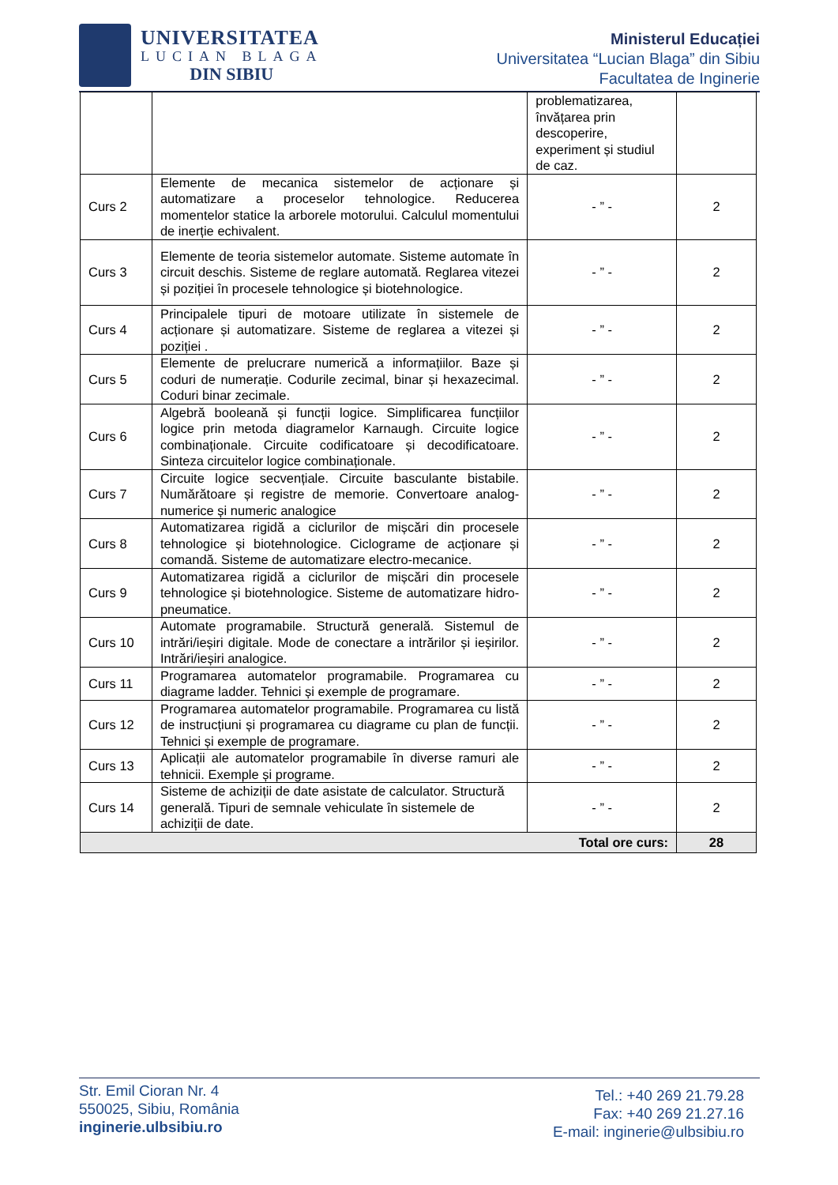UNIVERSITATEA
LUCIAN BLAGA
DIN SIBIU
Ministerul Educației
Universitatea “Lucian Blaga” din Sibiu
Facultatea de Inginerie
| | | problematizarea, învățarea prin descoperire, experiment și studiul de caz. | |
| Curs 2 | Elemente de mecanica sistemelor de acționare și automatizare a proceselor tehnologice. Reducerea momentelor statice la arborele motorului. Calculul momentului de inerție echivalent. | - ” - | 2 |
| Curs 3 | Elemente de teoria sistemelor automate. Sisteme automate în circuit deschis. Sisteme de reglare automată. Reglarea vitezei și poziției în procesele tehnologice și biotehnologice. | - ” - | 2 |
| Curs 4 | Principalele tipuri de motoare utilizate în sistemele de acționare și automatizare. Sisteme de reglarea a vitezei și poziției . | - ” - | 2 |
| Curs 5 | Elemente de prelucrare numerică a informațiilor. Baze și coduri de numerație. Codurile zecimal, binar și hexazecimal. Coduri binar zecimale. | - ” - | 2 |
| Curs 6 | Algebră booleană și funcții logice. Simplificarea funcțiilor logice prin metoda diagramelor Karnaugh. Circuite logice combinaționale. Circuite codificatoare și decodificatoare. Sinteza circuitelor logice combinaționale. | - ” - | 2 |
| Curs 7 | Circuite logice secvențiale. Circuite basculante bistabile. Numărătoare și registre de memorie. Convertoare analog-numerice și numeric analogice | - ” - | 2 |
| Curs 8 | Automatizarea rigidă a ciclurilor de mișcări din procesele tehnologice și biotehnologice. Ciclograme de acționare și comandă. Sisteme de automatizare electro-mecanice. | - ” - | 2 |
| Curs 9 | Automatizarea rigidă a ciclurilor de mișcări din procesele tehnologice și biotehnologice. Sisteme de automatizare hidro-pneumatice. | - ” - | 2 |
| Curs 10 | Automate programabile. Structură generală. Sistemul de intrări/ieșiri digitale. Mode de conectare a intrărilor și ieșirilor. Intrări/ieșiri analogice. | - ” - | 2 |
| Curs 11 | Programarea automatelor programabile. Programarea cu diagrame ladder. Tehnici și exemple de programare. | - ” - | 2 |
| Curs 12 | Programarea automatelor programabile. Programarea cu listă de instrucțiuni și programarea cu diagrame cu plan de funcții. Tehnici și exemple de programare. | - ” - | 2 |
| Curs 13 | Aplicații ale automatelor programabile în diverse ramuri ale tehnicii. Exemple și programe. | - ” - | 2 |
| Curs 14 | Sisteme de achiziții de date asistate de calculator. Structură generală. Tipuri de semnale vehiculate în sistemele de achiziții de date. | - ” - | 2 |
| Total ore curs: | | | 28 |
Str. Emil Cioran Nr. 4
550025, Sibiu, România
inginerie.ulbsibiu.ro
Tel.: +40 269 21.79.28
Fax: +40 269 21.27.16
E-mail: inginerie@ulbsibiu.ro